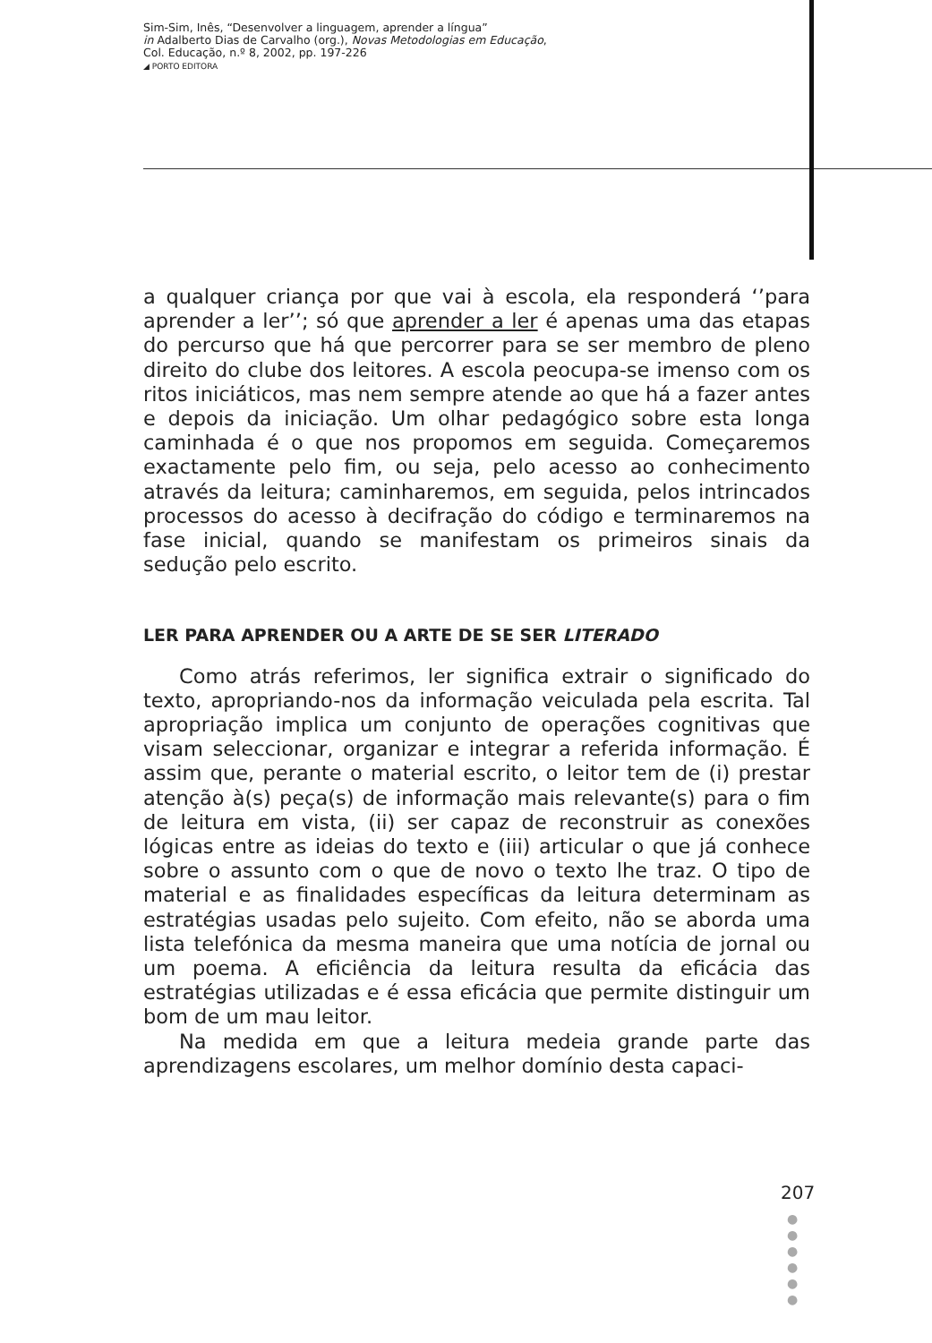Sim-Sim, Inês, “Desenvolver a linguagem, aprender a língua”
in Adalberto Dias de Carvalho (org.), Novas Metodologias em Educação,
Col. Educação, n.º 8, 2002, pp. 197-226
◢ PORTO EDITORA
a qualquer criança por que vai à escola, ela responderá ‘’para aprender a ler’’; só que aprender a ler é apenas uma das etapas do percurso que há que percorrer para se ser membro de pleno direito do clube dos leitores. A escola peocupa-se imenso com os ritos iniciáticos, mas nem sempre atende ao que há a fazer antes e depois da iniciação. Um olhar pedagógico sobre esta longa caminhada é o que nos propomos em seguida. Começaremos exactamente pelo fim, ou seja, pelo acesso ao conhecimento através da leitura; caminharemos, em seguida, pelos intrincados processos do acesso à decifração do código e terminaremos na fase inicial, quando se manifestam os primeiros sinais da sedução pelo escrito.
LER PARA APRENDER OU A ARTE DE SE SER LITERADO
Como atrás referimos, ler significa extrair o significado do texto, apropriando-nos da informação veiculada pela escrita. Tal apropriação implica um conjunto de operações cognitivas que visam seleccionar, organizar e integrar a referida informação. É assim que, perante o material escrito, o leitor tem de (i) prestar atenção à(s) peça(s) de informação mais relevante(s) para o fim de leitura em vista, (ii) ser capaz de reconstruir as conexões lógicas entre as ideias do texto e (iii) articular o que já conhece sobre o assunto com o que de novo o texto lhe traz. O tipo de material e as finalidades específicas da leitura determinam as estratégias usadas pelo sujeito. Com efeito, não se aborda uma lista telefónica da mesma maneira que uma notícia de jornal ou um poema. A eficiência da leitura resulta da eficácia das estratégias utilizadas e é essa eficácia que permite distinguir um bom de um mau leitor.
Na medida em que a leitura medeia grande parte das aprendizagens escolares, um melhor domínio desta capaci-
207
●
●
●
●
●
●